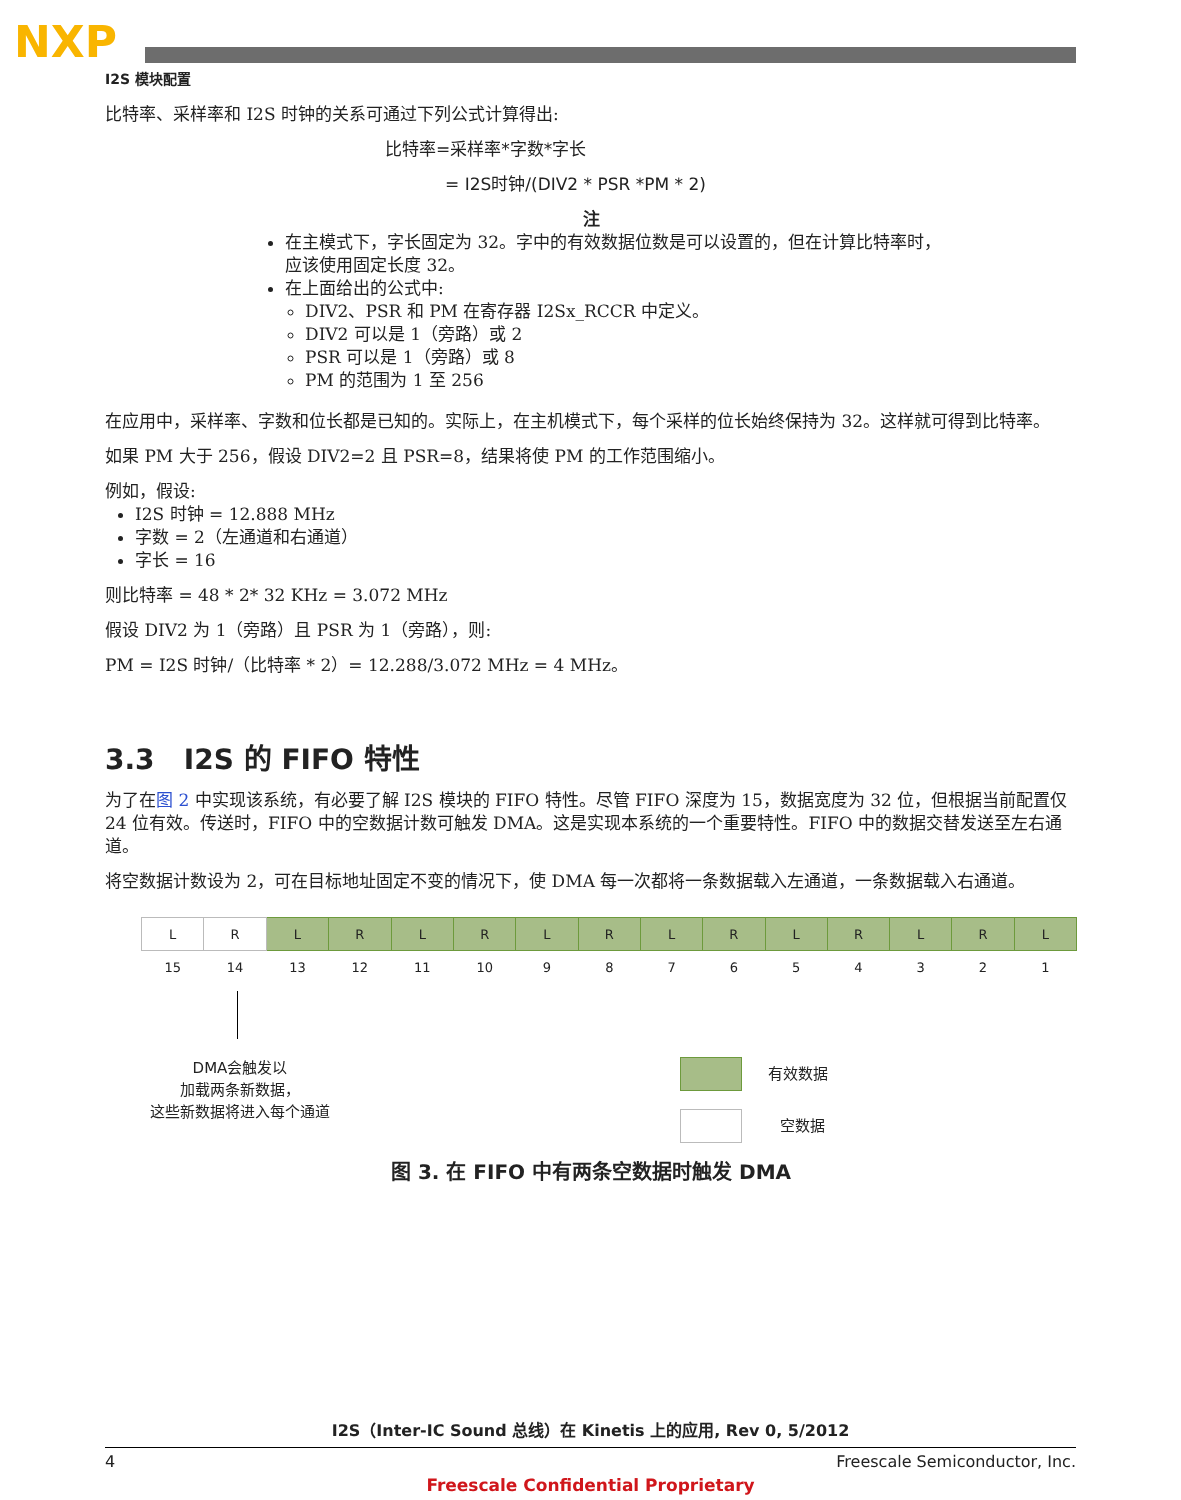NXP
I2S 模块配置
比特率、采样率和 I2S 时钟的关系可通过下列公式计算得出:
比特率=采样率*字数*字长
= I2S时钟/(DIV2 * PSR *PM * 2)
注
在主模式下，字长固定为 32。字中的有效数据位数是可以设置的，但在计算比特率时，应该使用固定长度 32。
在上面给出的公式中:
DIV2、PSR 和 PM 在寄存器 I2Sx_RCCR 中定义。
DIV2 可以是 1（旁路）或 2
PSR 可以是 1（旁路）或 8
PM 的范围为 1 至 256
在应用中，采样率、字数和位长都是已知的。实际上，在主机模式下，每个采样的位长始终保持为 32。这样就可得到比特率。
如果 PM 大于 256，假设 DIV2=2 且 PSR=8，结果将使 PM 的工作范围缩小。
例如，假设:
I2S 时钟 = 12.888 MHz
字数 = 2（左通道和右通道）
字长 = 16
则比特率 = 48 * 2* 32 KHz = 3.072 MHz
假设 DIV2 为 1（旁路）且 PSR 为 1（旁路），则:
PM = I2S 时钟/（比特率 * 2）= 12.288/3.072 MHz = 4 MHz。
3.3 I2S 的 FIFO 特性
为了在图 2 中实现该系统，有必要了解 I2S 模块的 FIFO 特性。尽管 FIFO 深度为 15，数据宽度为 32 位，但根据当前配置仅 24 位有效。传送时，FIFO 中的空数据计数可触发 DMA。这是实现本系统的一个重要特性。FIFO 中的数据交替发送至左右通道。
将空数据计数设为 2，可在目标地址固定不变的情况下，使 DMA 每一次都将一条数据载入左通道，一条数据载入右通道。
| L | R | L | R | L | R | L | R | L | R | L | R | L | R | L |
| 15 | 14 | 13 | 12 | 11 | 10 | 9 | 8 | 7 | 6 | 5 | 4 | 3 | 2 | 1 |
DMA会触发以
加载两条新数据，
这些新数据将进入每个通道
有效数据
空数据
图 3. 在 FIFO 中有两条空数据时触发 DMA
I2S（Inter-IC Sound 总线）在 Kinetis 上的应用, Rev 0, 5/2012
4 Freescale Semiconductor, Inc.
Freescale Confidential Proprietary